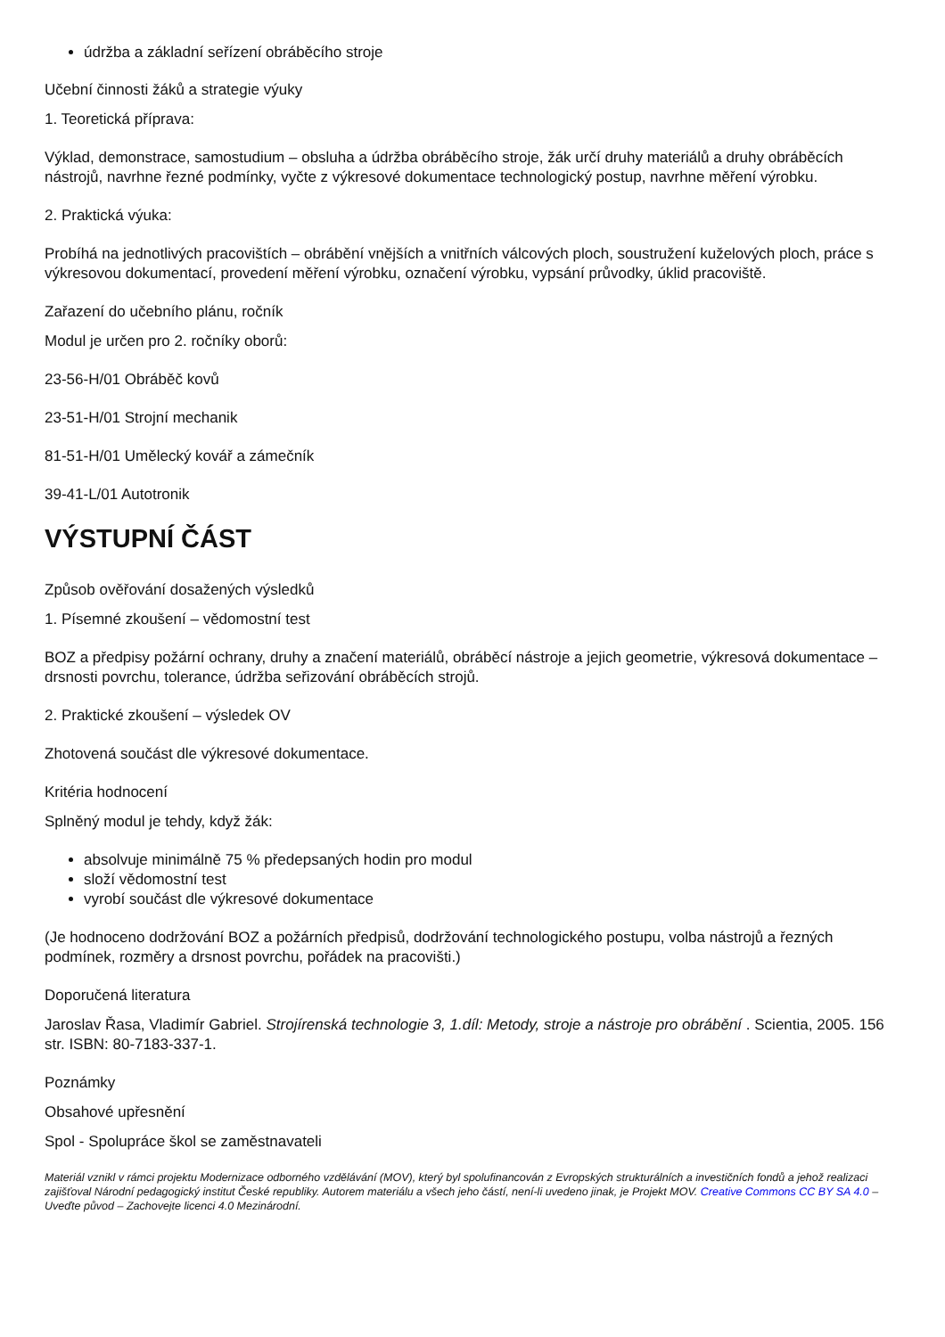údržba a základní seřízení obráběcího stroje
Učební činnosti žáků a strategie výuky
1. Teoretická příprava:
Výklad, demonstrace, samostudium – obsluha a údržba obráběcího stroje, žák určí druhy materiálů a druhy obráběcích nástrojů, navrhne řezné podmínky, vyčte z výkresové dokumentace technologický postup, navrhne měření výrobku.
2. Praktická výuka:
Probíhá na jednotlivých pracovištích – obrábění vnějších a vnitřních válcových ploch, soustružení kuželových ploch, práce s výkresovou dokumentací, provedení měření výrobku, označení výrobku, vypsání průvodky, úklid pracoviště.
Zařazení do učebního plánu, ročník
Modul je určen pro 2. ročníky oborů:
23-56-H/01 Obráběč kovů
23-51-H/01 Strojní mechanik
81-51-H/01 Umělecký kovář a zámečník
39-41-L/01 Autotronik
VÝSTUPNÍ ČÁST
Způsob ověřování dosažených výsledků
1. Písemné zkoušení – vědomostní test
BOZ a předpisy požární ochrany, druhy a značení materiálů, obráběcí nástroje a jejich geometrie, výkresová dokumentace – drsnosti povrchu, tolerance, údržba seřizování obráběcích strojů.
2. Praktické zkoušení – výsledek OV
Zhotovená součást dle výkresové dokumentace.
Kritéria hodnocení
Splněný modul je tehdy, když žák:
absolvuje minimálně 75 % předepsaných hodin pro modul
složí vědomostní test
vyrobí součást dle výkresové dokumentace
(Je hodnoceno dodržování BOZ a požárních předpisů, dodržování technologického postupu, volba nástrojů a řezných podmínek, rozměry a drsnost povrchu, pořádek na pracovišti.)
Doporučená literatura
Jaroslav Řasa, Vladimír Gabriel. Strojírenská technologie 3, 1.díl: Metody, stroje a nástroje pro obrábění . Scientia, 2005. 156 str. ISBN: 80-7183-337-1.
Poznámky
Obsahové upřesnění
Spol - Spolupráce škol se zaměstnavateli
Materiál vznikl v rámci projektu Modernizace odborného vzdělávání (MOV), který byl spolufinancován z Evropských strukturálních a investičních fondů a jehož realizaci zajišťoval Národní pedagogický institut České republiky. Autorem materiálu a všech jeho částí, není-li uvedeno jinak, je Projekt MOV. Creative Commons CC BY SA 4.0 – Uveďte původ – Zachovejte licenci 4.0 Mezinárodní.